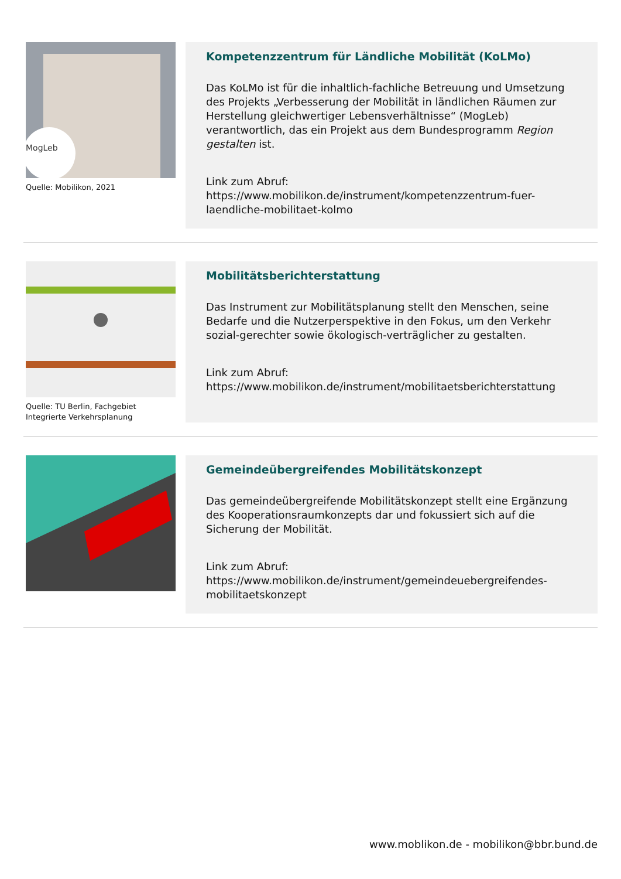MogLeb
Quelle: Mobilikon, 2021
Kompetenzzentrum für Ländliche Mobilität (KoLMo)
Das KoLMo ist für die inhaltlich-fachliche Betreuung und Umsetzung des Projekts „Verbesserung der Mobilität in ländlichen Räumen zur Herstellung gleichwertiger Lebensverhältnisse“ (MogLeb) verantwortlich, das ein Projekt aus dem Bundesprogramm Region gestalten ist.
Link zum Abruf:
https://www.mobilikon.de/instrument/kompetenzzentrum-fuer-laendliche-mobilitaet-kolmo
Quelle: TU Berlin, Fachgebiet Integrierte Verkehrsplanung
Mobilitätsberichterstattung
Das Instrument zur Mobilitätsplanung stellt den Menschen, seine Bedarfe und die Nutzerperspektive in den Fokus, um den Verkehr sozial-gerechter sowie ökologisch-verträglicher zu gestalten.
Link zum Abruf:
https://www.mobilikon.de/instrument/mobilitaetsberichterstattung
Gemeindeübergreifendes Mobilitätskonzept
Das gemeindeübergreifende Mobilitätskonzept stellt eine Ergänzung des Kooperationsraumkonzepts dar und fokussiert sich auf die Sicherung der Mobilität.
Link zum Abruf:
https://www.mobilikon.de/instrument/gemeindeuebergreifendes-mobilitaetskonzept
www.moblikon.de - mobilikon@bbr.bund.de